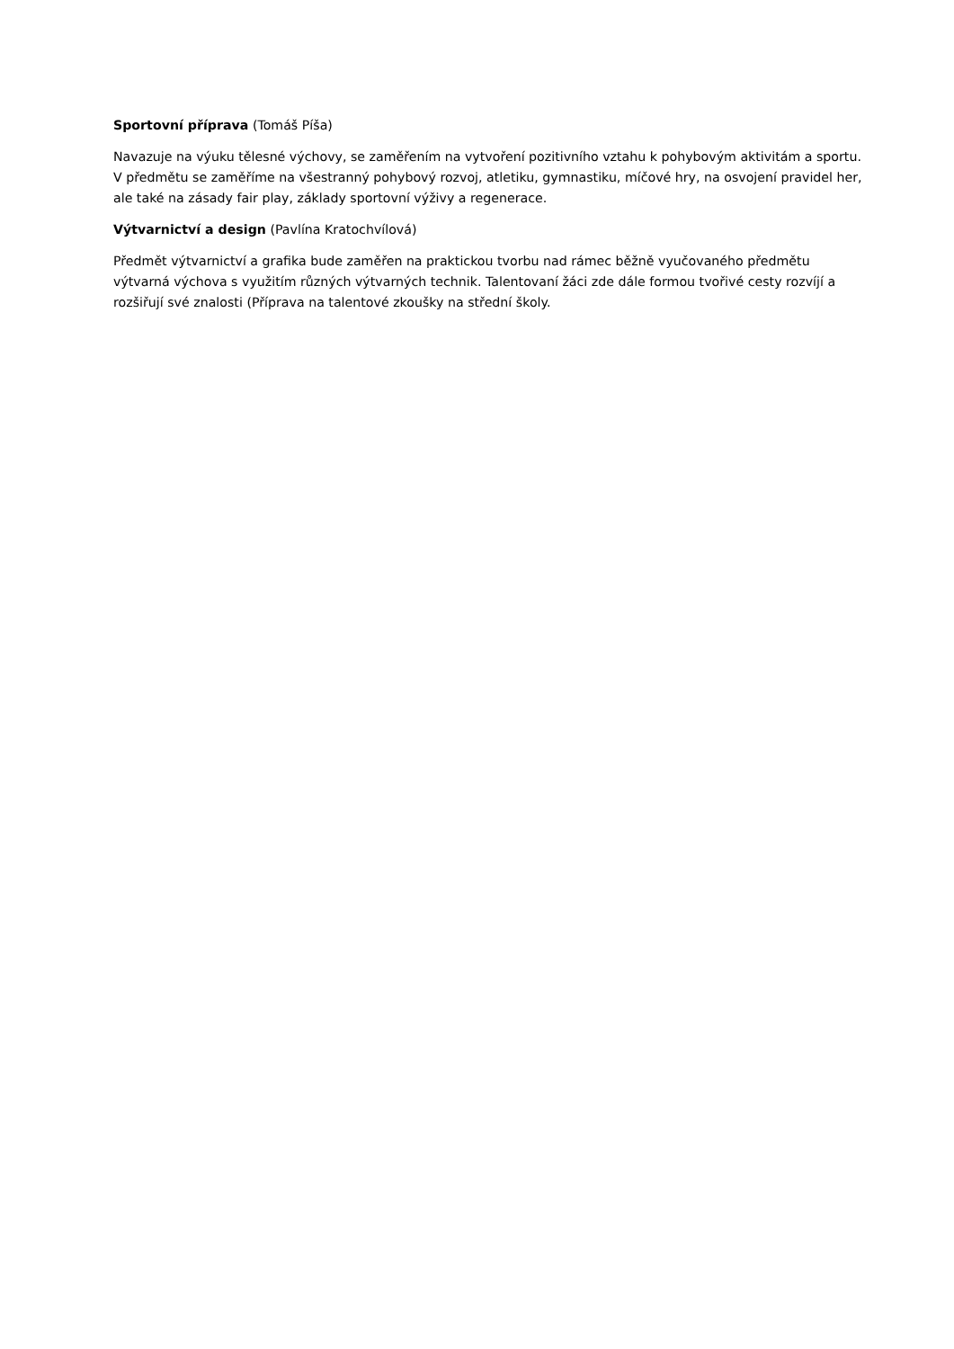Sportovní příprava (Tomáš Píša)
Navazuje na výuku tělesné výchovy, se zaměřením na vytvoření pozitivního vztahu k pohybovým aktivitám a sportu. V předmětu se zaměříme na všestranný pohybový rozvoj, atletiku, gymnastiku, míčové hry, na osvojení pravidel her, ale také na zásady fair play, základy sportovní výživy a regenerace.
Výtvarnictví a design (Pavlína Kratochvílová)
Předmět výtvarnictví a grafika bude zaměřen na praktickou tvorbu nad rámec běžně vyučovaného předmětu výtvarná výchova s využitím různých výtvarných technik. Talentovaní žáci zde dále formou tvořivé cesty rozvíjí a rozšiřují své znalosti (Příprava na talentové zkoušky na střední školy.